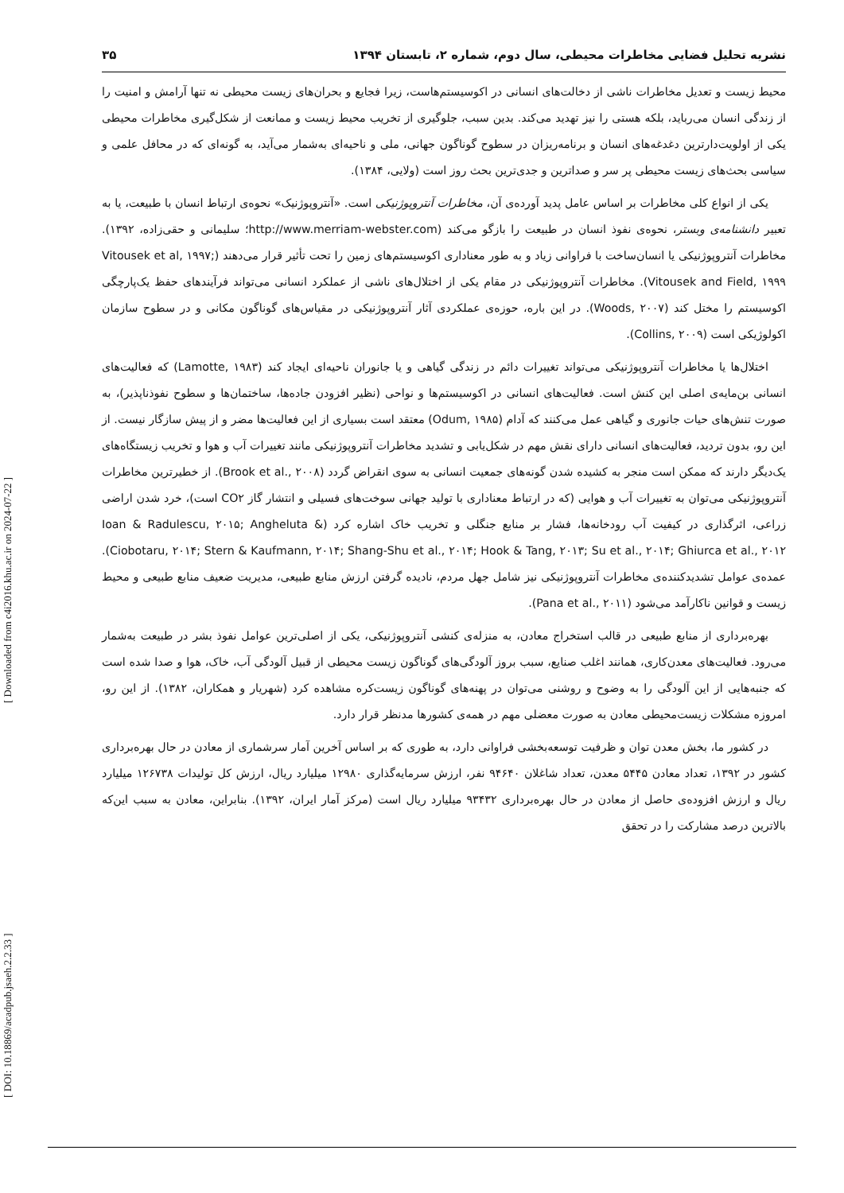نشریه تحلیل فضایی مخاطرات محیطی، سال دوم، شماره ۲، تابستان ۱۳۹۴ ۳۵
محیط زیست و تعدیل مخاطرات ناشی از دخالت‌های انسانی در اکوسیستم‌هاست، زیرا فجایع و بحران‌های زیست محیطی نه تنها آرامش و امنیت را از زندگی انسان می‌رباید، بلکه هستی را نیز تهدید می‌کند. بدین سبب، جلوگیری از تخریب محیط زیست و ممانعت از شکل‌گیری مخاطرات محیطی یکی از اولویت‌دارترین دغدغه‌های انسان و برنامه‌ریزان در سطوح گوناگون جهانی، ملی و ناحیه‌ای به‌شمار می‌آید، به گونه‌ای که در محافل علمی و سیاسی بحث‌های زیست محیطی پر سر و صداترین و جدی‌ترین بحث روز است (ولایی، ۱۳۸۴).
یکی از انواع کلی مخاطرات بر اساس عامل پدید آورده‌ی آن، مخاطرات آنتروپوژنیکی است. «آنتروپوژنیک» نحوه‌ی ارتباط انسان با طبیعت، یا به تعبیر دانشنامه‌ی وبستر، نحوه‌ی نفوذ انسان در طبیعت را بازگو می‌کند (http://www.merriam-webster.com؛ سلیمانی و حقی‌زاده، ۱۳۹۲). مخاطرات آنتروپوژنیکی یا انسان‌ساخت با فراوانی زیاد و به طور معناداری اکوسیستم‌های زمین را تحت تأثیر قرار می‌دهند (Vitousek et al, ۱۹۹۷; Vitousek and Field, ۱۹۹۹). مخاطرات آنتروپوژنیکی در مقام یکی از اختلال‌های ناشی از عملکرد انسانی می‌تواند فرآیندهای حفظ یک‌پارچگی اکوسیستم را مختل کند (Woods, ۲۰۰۷). در این باره، حوزه‌ی عملکردی آثار آنتروپوژنیکی در مقیاس‌های گوناگون مکانی و در سطوح سازمان اکولوژیکی است (Collins, ۲۰۰۹).
اختلال‌ها یا مخاطرات آنتروپوژنیکی می‌تواند تغییرات دائم در زندگی گیاهی و یا جانوران ناحیه‌ای ایجاد کند (Lamotte, ۱۹۸۳) که فعالیت‌های انسانی بن‌مایه‌ی اصلی این کنش است. فعالیت‌های انسانی در اکوسیستم‌ها و نواحی (نظیر افزودن جاده‌ها، ساختمان‌ها و سطوح نفوذناپذیر)، به صورت تنش‌های حیات جانوری و گیاهی عمل می‌کنند که آدام (Odum, ۱۹۸۵) معتقد است بسیاری از این فعالیت‌ها مضر و از پیش سازگار نیست. از این رو، بدون تردید، فعالیت‌های انسانی دارای نقش مهم در شکل‌یابی و تشدید مخاطرات آنتروپوژنیکی مانند تغییرات آب و هوا و تخریب زیستگاه‌های یک‌دیگر دارند که ممکن است منجر به کشیده شدن گونه‌های جمعیت انسانی به سوی انقراض گردد (Brook et al., ۲۰۰۸). از خطیرترین مخاطرات آنتروپوژنیکی می‌توان به تغییرات آب و هوایی (که در ارتباط معناداری با تولید جهانی سوخت‌های فسیلی و انتشار گاز CO۲ است)، خرد شدن اراضی زراعی، اثرگذاری در کیفیت آب رودخانه‌ها، فشار بر منابع جنگلی و تخریب خاک اشاره کرد (Ioan & Radulescu, ۲۰۱۵; Angheluta & Ciobotaru, ۲۰۱۴; Stern & Kaufmann, ۲۰۱۴; Shang-Shu et al., ۲۰۱۴; Hook & Tang, ۲۰۱۳; Su et al., ۲۰۱۴; Ghiurca et al., ۲۰۱۲). عمده‌ی عوامل تشدیدکننده‌ی مخاطرات آنتروپوژنیکی نیز شامل جهل مردم، نادیده گرفتن ارزش منابع طبیعی، مدیریت ضعیف منابع طبیعی و محیط زیست و قوانین ناکارآمد می‌شود (Pana et al., ۲۰۱۱).
بهره‌برداری از منابع طبیعی در قالب استخراج معادن، به منزله‌ی کنشی آنتروپوژنیکی، یکی از اصلی‌ترین عوامل نفوذ بشر در طبیعت به‌شمار می‌رود. فعالیت‌های معدن‌کاری، همانند اغلب صنایع، سبب بروز آلودگی‌های گوناگون زیست محیطی از قبیل آلودگی آب، خاک، هوا و صدا شده است که جنبه‌هایی از این آلودگی را به وضوح و روشنی می‌توان در پهنه‌های گوناگون زیست‌کره مشاهده کرد (شهریار و همکاران، ۱۳۸۲). از این رو، امروزه مشکلات زیست‌محیطی معادن به صورت معضلی مهم در همه‌ی کشورها مدنظر قرار دارد.
در کشور ما، بخش معدن توان و ظرفیت توسعه‌بخشی فراوانی دارد، به طوری که بر اساس آخرین آمار سرشماری از معادن در حال بهره‌برداری کشور در ۱۳۹۲، تعداد معادن ۵۴۴۵ معدن، تعداد شاغلان ۹۴۶۴۰ نفر، ارزش سرمایه‌گذاری ۱۲۹۸۰ میلیارد ریال، ارزش کل تولیدات ۱۲۶۷۳۸ میلیارد ریال و ارزش افزوده‌ی حاصل از معادن در حال بهره‌برداری ۹۳۴۳۲ میلیارد ریال است (مرکز آمار ایران، ۱۳۹۲). بنابراین، معادن به سبب این‌که بالاترین درصد مشارکت را در تحقق
[ DOI: 10.18869/acadpub.jsaeh.2.2.33 ] [ Downloaded from c4i2016.khu.ac.ir on 2024-07-22 ]